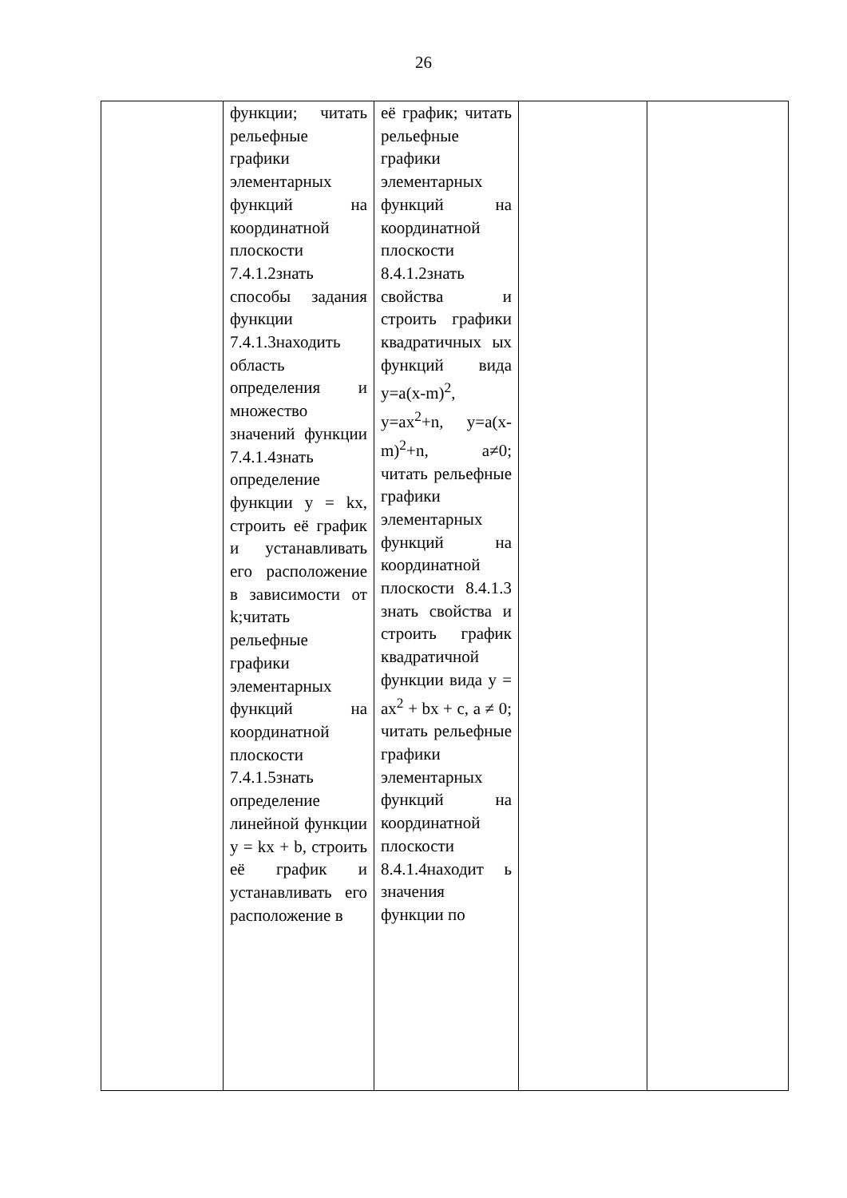26
| | функции; читать рельефные графики элементарных функций на координатной плоскости 7.4.1.2знать способы задания функции 7.4.1.3находить область определения и множество значений функции 7.4.1.4знать определение функции y = kx, строить её график и устанавливать его расположение в зависимости от k;читать рельефные графики элементарных функций на координатной плоскости 7.4.1.5знать определение линейной функции y = kx + b, строить её график и устанавливать его расположение в | её график; читать рельефные графики элементарных функций на координатной плоскости 8.4.1.2знать свойства и строить графики квадратичных ых функций вида y=a(x-m)<sup>2</sup>, y=ax<sup>2</sup>+n, y=a(x-m)<sup>2</sup>+n, a≠0; читать рельефные графики элементарных функций на координатной плоскости 8.4.1.3 знать свойства и строить график квадратичной функции вида y = ax<sup>2</sup> + bx + c, a ≠ 0; читать рельефные графики элементарных функций на координатной плоскости 8.4.1.4находит ь значения функции по | | |